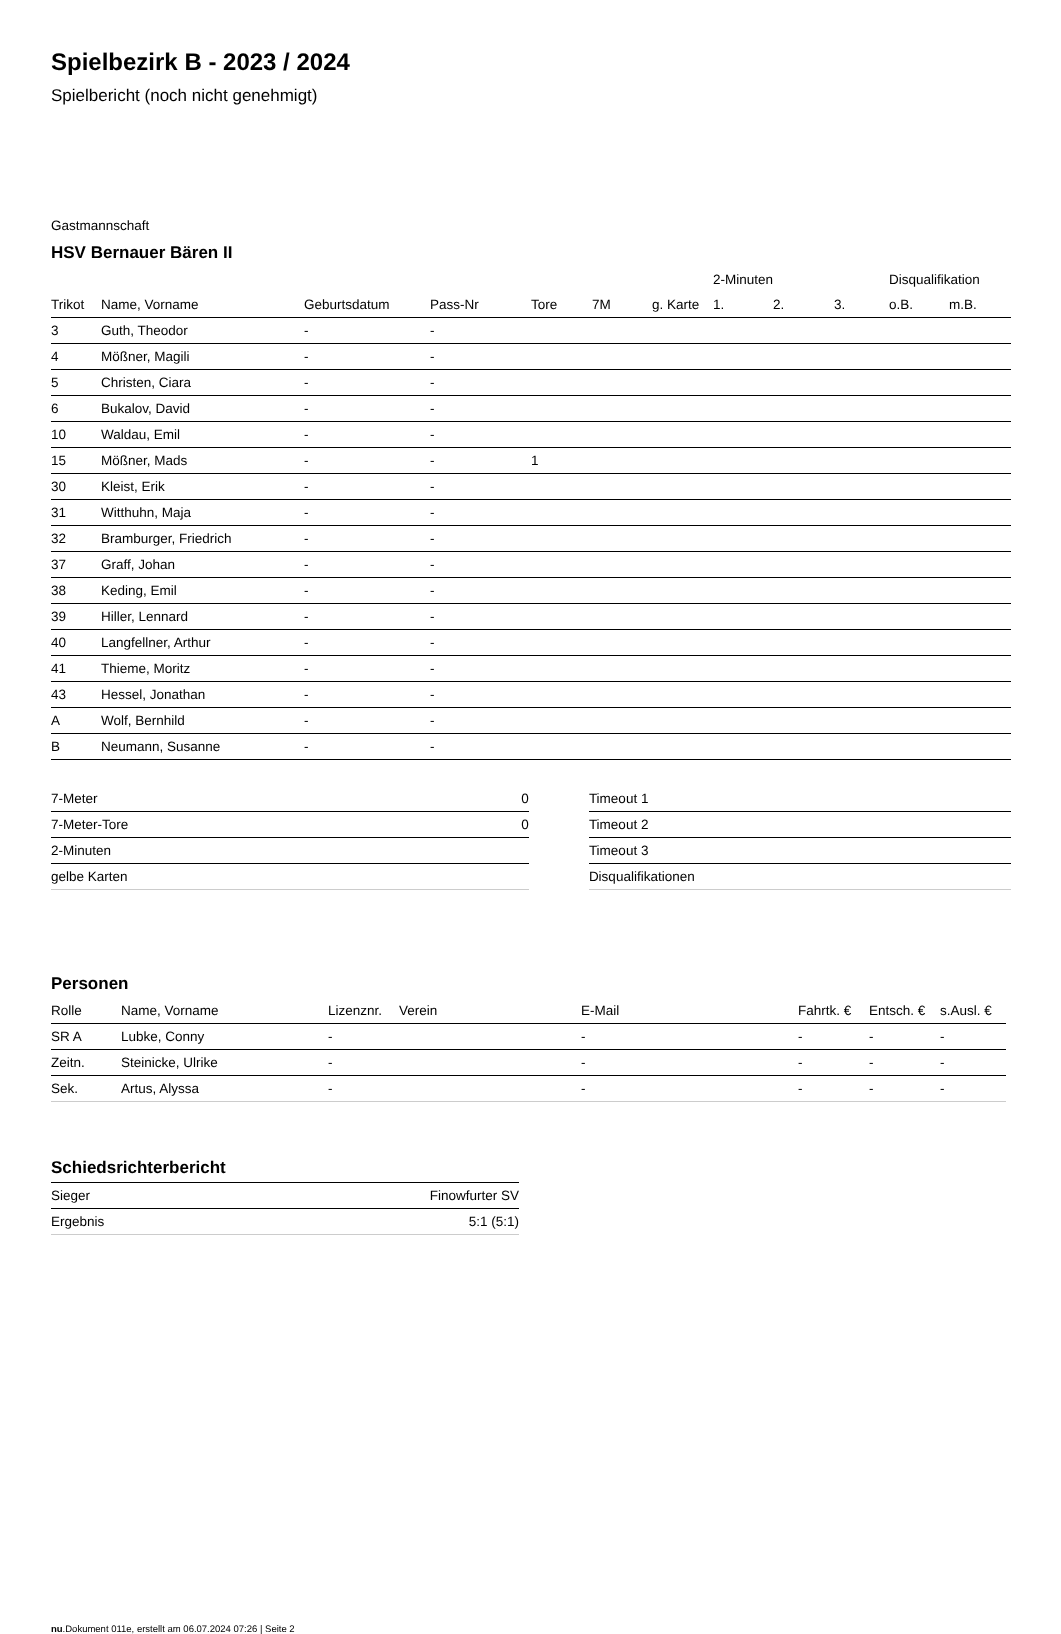Spielbezirk B - 2023 / 2024
Spielbericht (noch nicht genehmigt)
Gastmannschaft
HSV Bernauer Bären II
| | | | | | | | 2-Minuten | | | Disqualifikation | |
| --- | --- | --- | --- | --- | --- | --- | --- | --- | --- | --- | --- |
| Trikot | Name, Vorname | Geburtsdatum | Pass-Nr | Tore | 7M | g. Karte | 1. | 2. | 3. | o.B. | m.B. |
| 3 | Guth, Theodor | - | - | | | | | | | | |
| 4 | Mößner, Magili | - | - | | | | | | | | |
| 5 | Christen, Ciara | - | - | | | | | | | | |
| 6 | Bukalov, David | - | - | | | | | | | | |
| 10 | Waldau, Emil | - | - | | | | | | | | |
| 15 | Mößner, Mads | - | - | 1 | | | | | | | |
| 30 | Kleist, Erik | - | - | | | | | | | | |
| 31 | Witthuhn, Maja | - | - | | | | | | | | |
| 32 | Bramburger, Friedrich | - | - | | | | | | | | |
| 37 | Graff, Johan | - | - | | | | | | | | |
| 38 | Keding, Emil | - | - | | | | | | | | |
| 39 | Hiller, Lennard | - | - | | | | | | | | |
| 40 | Langfellner, Arthur | - | - | | | | | | | | |
| 41 | Thieme, Moritz | - | - | | | | | | | | |
| 43 | Hessel, Jonathan | - | - | | | | | | | | |
| A | Wolf, Bernhild | - | - | | | | | | | | |
| B | Neumann, Susanne | - | - | | | | | | | | |
| 7-Meter | 0 |
| 7-Meter-Tore | 0 |
| 2-Minuten | |
| gelbe Karten | |
| Timeout 1 |
| Timeout 2 |
| Timeout 3 |
| Disqualifikationen |
Personen
| Rolle | Name, Vorname | Lizenznr. | Verein | E-Mail | Fahrtk. € | Entsch. € | s.Ausl. € |
| --- | --- | --- | --- | --- | --- | --- | --- |
| SR A | Lubke, Conny | - | | - | - | - | - |
| Zeitn. | Steinicke, Ulrike | - | | - | - | - | - |
| Sek. | Artus, Alyssa | - | | - | - | - | - |
Schiedsrichterbericht
| Sieger | Finowfurter SV |
| Ergebnis | 5:1 (5:1) |
nu.Dokument 011e, erstellt am 06.07.2024 07:26 | Seite 2